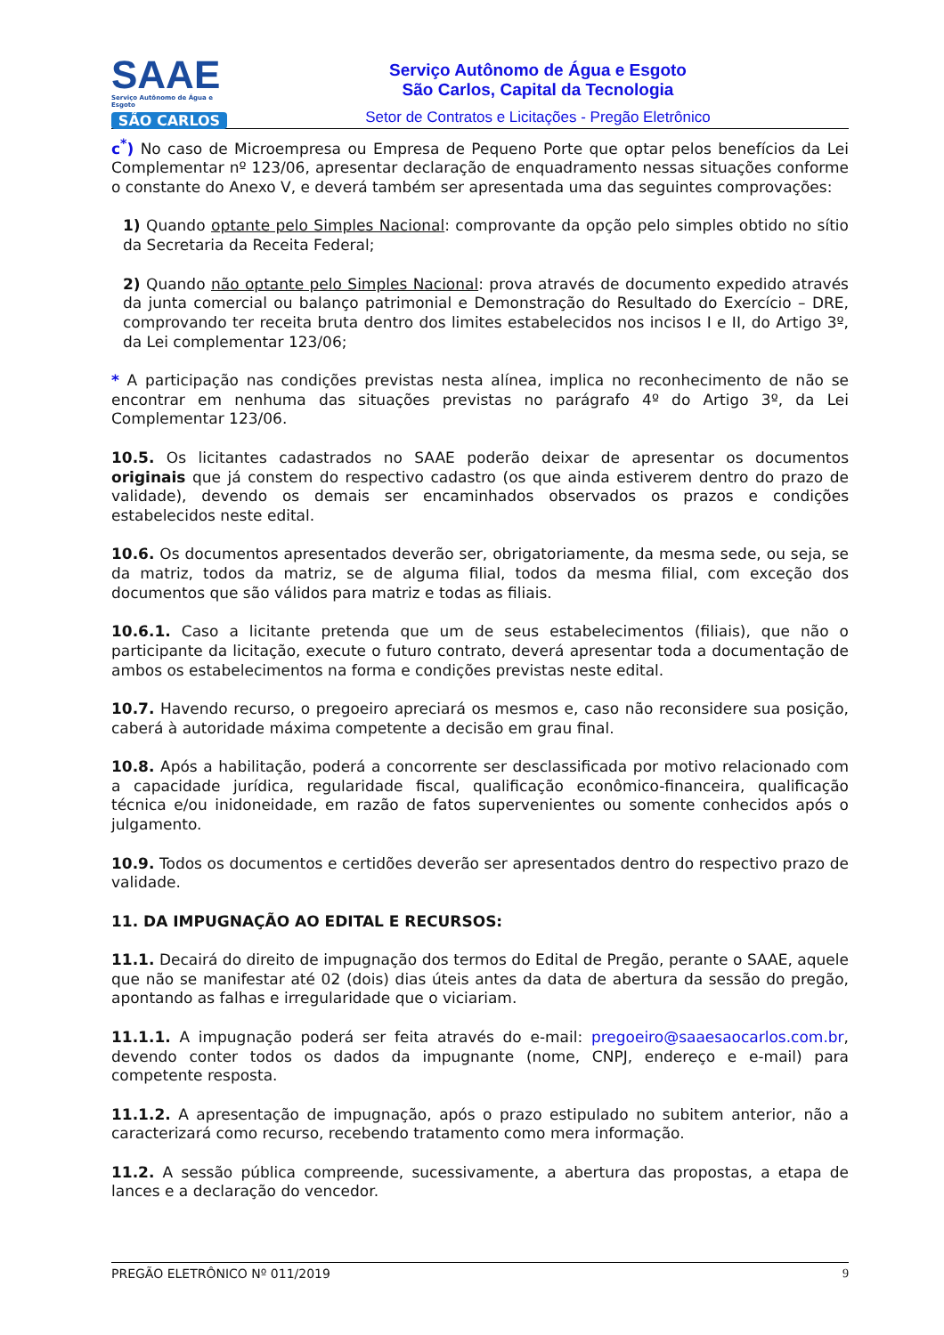SAAE
Serviço Autônomo de Água e Esgoto
SÃO CARLOS
Serviço Autônomo de Água e Esgoto
São Carlos, Capital da Tecnologia
Setor de Contratos e Licitações - Pregão Eletrônico
c<sup>*</sup>) No caso de Microempresa ou Empresa de Pequeno Porte que optar pelos benefícios da Lei Complementar nº 123/06, apresentar declaração de enquadramento nessas situações conforme o constante do Anexo V, e deverá também ser apresentada uma das seguintes comprovações:
1) Quando optante pelo Simples Nacional: comprovante da opção pelo simples obtido no sítio da Secretaria da Receita Federal;
2) Quando não optante pelo Simples Nacional: prova através de documento expedido através da junta comercial ou balanço patrimonial e Demonstração do Resultado do Exercício – DRE, comprovando ter receita bruta dentro dos limites estabelecidos nos incisos I e II, do Artigo 3º, da Lei complementar 123/06;
* A participação nas condições previstas nesta alínea, implica no reconhecimento de não se encontrar em nenhuma das situações previstas no parágrafo 4º do Artigo 3º, da Lei Complementar 123/06.
10.5. Os licitantes cadastrados no SAAE poderão deixar de apresentar os documentos originais que já constem do respectivo cadastro (os que ainda estiverem dentro do prazo de validade), devendo os demais ser encaminhados observados os prazos e condições estabelecidos neste edital.
10.6. Os documentos apresentados deverão ser, obrigatoriamente, da mesma sede, ou seja, se da matriz, todos da matriz, se de alguma filial, todos da mesma filial, com exceção dos documentos que são válidos para matriz e todas as filiais.
10.6.1. Caso a licitante pretenda que um de seus estabelecimentos (filiais), que não o participante da licitação, execute o futuro contrato, deverá apresentar toda a documentação de ambos os estabelecimentos na forma e condições previstas neste edital.
10.7. Havendo recurso, o pregoeiro apreciará os mesmos e, caso não reconsidere sua posição, caberá à autoridade máxima competente a decisão em grau final.
10.8. Após a habilitação, poderá a concorrente ser desclassificada por motivo relacionado com a capacidade jurídica, regularidade fiscal, qualificação econômico-financeira, qualificação técnica e/ou inidoneidade, em razão de fatos supervenientes ou somente conhecidos após o julgamento.
10.9. Todos os documentos e certidões deverão ser apresentados dentro do respectivo prazo de validade.
11. DA IMPUGNAÇÃO AO EDITAL E RECURSOS:
11.1. Decairá do direito de impugnação dos termos do Edital de Pregão, perante o SAAE, aquele que não se manifestar até 02 (dois) dias úteis antes da data de abertura da sessão do pregão, apontando as falhas e irregularidade que o viciariam.
11.1.1. A impugnação poderá ser feita através do e-mail: pregoeiro@saaesaocarlos.com.br, devendo conter todos os dados da impugnante (nome, CNPJ, endereço e e-mail) para competente resposta.
11.1.2. A apresentação de impugnação, após o prazo estipulado no subitem anterior, não a caracterizará como recurso, recebendo tratamento como mera informação.
11.2. A sessão pública compreende, sucessivamente, a abertura das propostas, a etapa de lances e a declaração do vencedor.
PREGÃO ELETRÔNICO Nº 011/2019 9